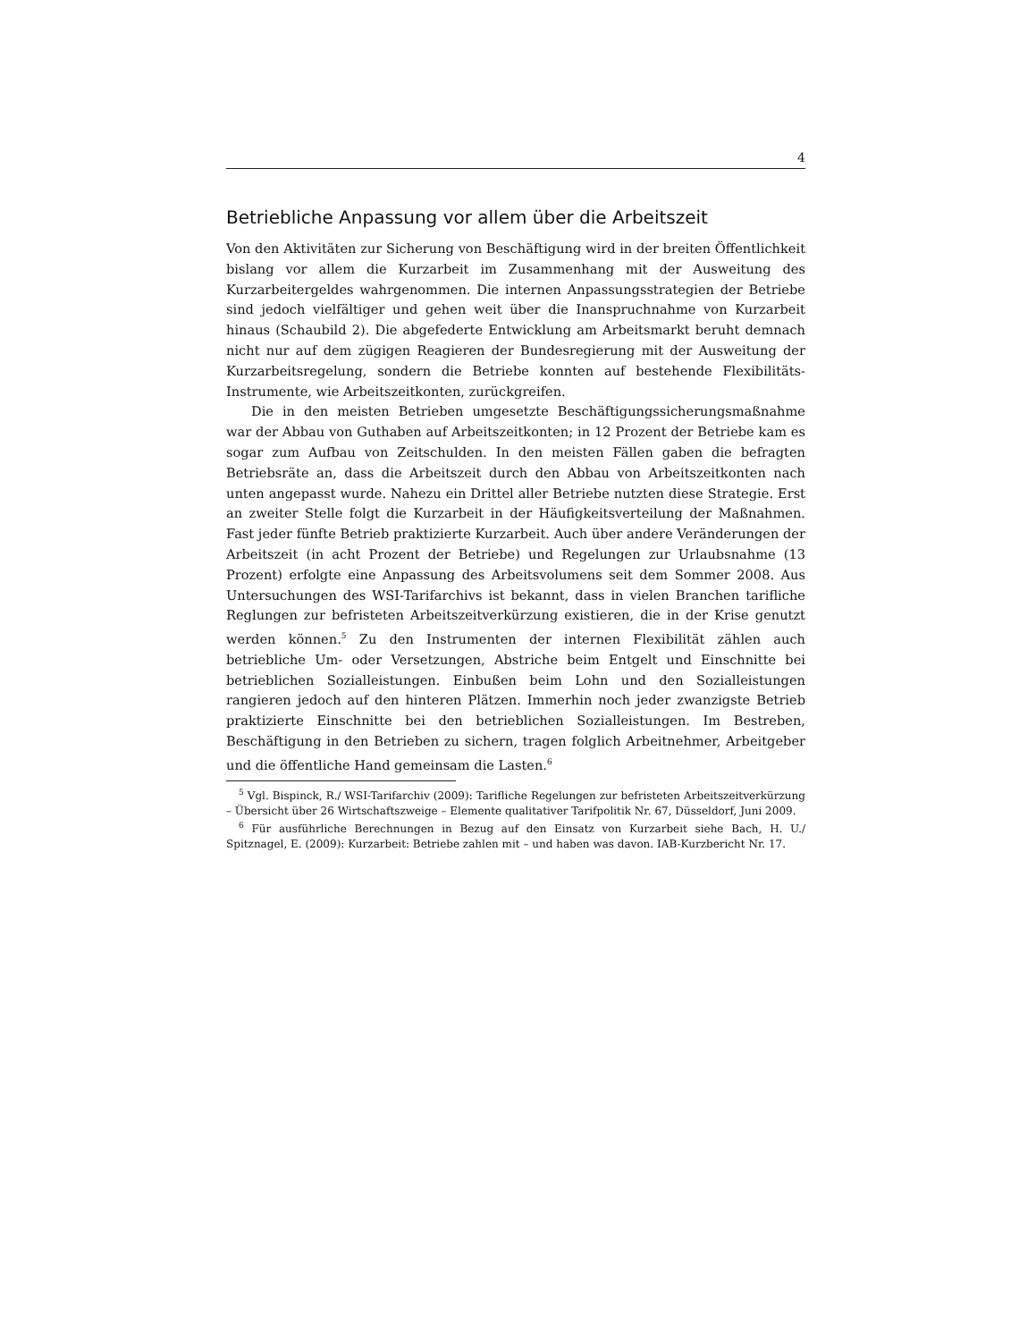4
Betriebliche Anpassung vor allem über die Arbeitszeit
Von den Aktivitäten zur Sicherung von Beschäftigung wird in der breiten Öffentlichkeit bislang vor allem die Kurzarbeit im Zusammenhang mit der Ausweitung des Kurzarbeitergeldes wahrgenommen. Die internen Anpassungsstrategien der Betriebe sind jedoch vielfältiger und gehen weit über die Inanspruchnahme von Kurzarbeit hinaus (Schaubild 2). Die abgefederte Entwicklung am Arbeitsmarkt beruht demnach nicht nur auf dem zügigen Reagieren der Bundesregierung mit der Ausweitung der Kurzarbeitsregelung, sondern die Betriebe konnten auf bestehende Flexibilitäts-Instrumente, wie Arbeitszeitkonten, zurückgreifen.
Die in den meisten Betrieben umgesetzte Beschäftigungssicherungsmaßnahme war der Abbau von Guthaben auf Arbeitszeitkonten; in 12 Prozent der Betriebe kam es sogar zum Aufbau von Zeitschulden. In den meisten Fällen gaben die befragten Betriebsräte an, dass die Arbeitszeit durch den Abbau von Arbeitszeitkonten nach unten angepasst wurde. Nahezu ein Drittel aller Betriebe nutzten diese Strategie. Erst an zweiter Stelle folgt die Kurzarbeit in der Häufigkeitsverteilung der Maßnahmen. Fast jeder fünfte Betrieb praktizierte Kurzarbeit. Auch über andere Veränderungen der Arbeitszeit (in acht Prozent der Betriebe) und Regelungen zur Urlaubsnahme (13 Prozent) erfolgte eine Anpassung des Arbeitsvolumens seit dem Sommer 2008. Aus Untersuchungen des WSI-Tarifarchivs ist bekannt, dass in vielen Branchen tarifliche Reglungen zur befristeten Arbeitszeitverkürzung existieren, die in der Krise genutzt werden können.<sup>5</sup> Zu den Instrumenten der internen Flexibilität zählen auch betriebliche Um- oder Versetzungen, Abstriche beim Entgelt und Einschnitte bei betrieblichen Sozialleistungen. Einbußen beim Lohn und den Sozialleistungen rangieren jedoch auf den hinteren Plätzen. Immerhin noch jeder zwanzigste Betrieb praktizierte Einschnitte bei den betrieblichen Sozialleistungen. Im Bestreben, Beschäftigung in den Betrieben zu sichern, tragen folglich Arbeitnehmer, Arbeitgeber und die öffentliche Hand gemeinsam die Lasten.<sup>6</sup>
<sup>5</sup> Vgl. Bispinck, R./ WSI-Tarifarchiv (2009): Tarifliche Regelungen zur befristeten Arbeitszeitverkürzung – Übersicht über 26 Wirtschaftszweige – Elemente qualitativer Tarifpolitik Nr. 67, Düsseldorf, Juni 2009.
<sup>6</sup> Für ausführliche Berechnungen in Bezug auf den Einsatz von Kurzarbeit siehe Bach, H. U./ Spitznagel, E. (2009): Kurzarbeit: Betriebe zahlen mit – und haben was davon. IAB-Kurzbericht Nr. 17.